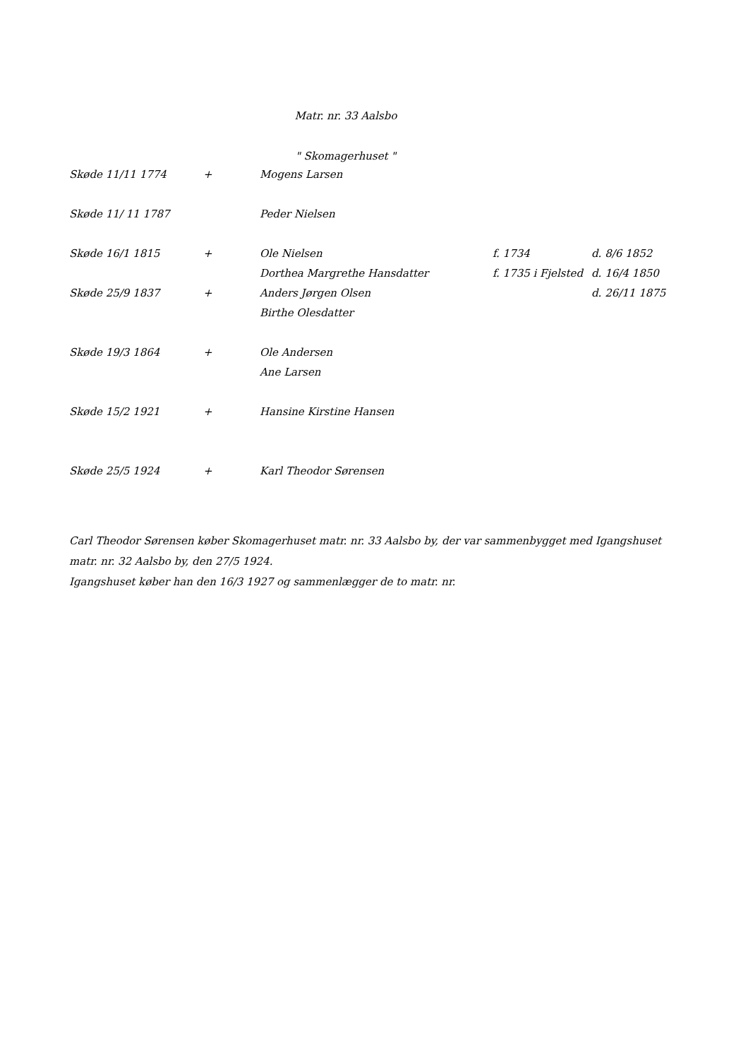Matr. nr. 33 Aalsbo
" Skomagerhuset "
| Skøde 11/11 1774 | + | Mogens Larsen | | |
| Skøde 11/ 11 1787 | | Peder Nielsen | | |
| Skøde 16/1 1815 | + | Ole Nielsen | f. 1734 | d. 8/6 1852 |
| | | Dorthea Margrethe Hansdatter | f. 1735 i Fjelsted | d. 16/4 1850 |
| Skøde 25/9 1837 | + | Anders Jørgen Olsen | | d. 26/11 1875 |
| | | Birthe Olesdatter | | |
| Skøde 19/3 1864 | + | Ole Andersen | | |
| | | Ane Larsen | | |
| Skøde 15/2 1921 | + | Hansine Kirstine Hansen | | |
| Skøde 25/5 1924 | + | Karl Theodor Sørensen | | |
Carl Theodor Sørensen køber Skomagerhuset matr. nr. 33 Aalsbo by, der var sammenbygget med Igangshuset matr. nr. 32 Aalsbo by, den 27/5 1924.
Igangshuset køber han den 16/3 1927 og sammenlægger de to matr. nr.